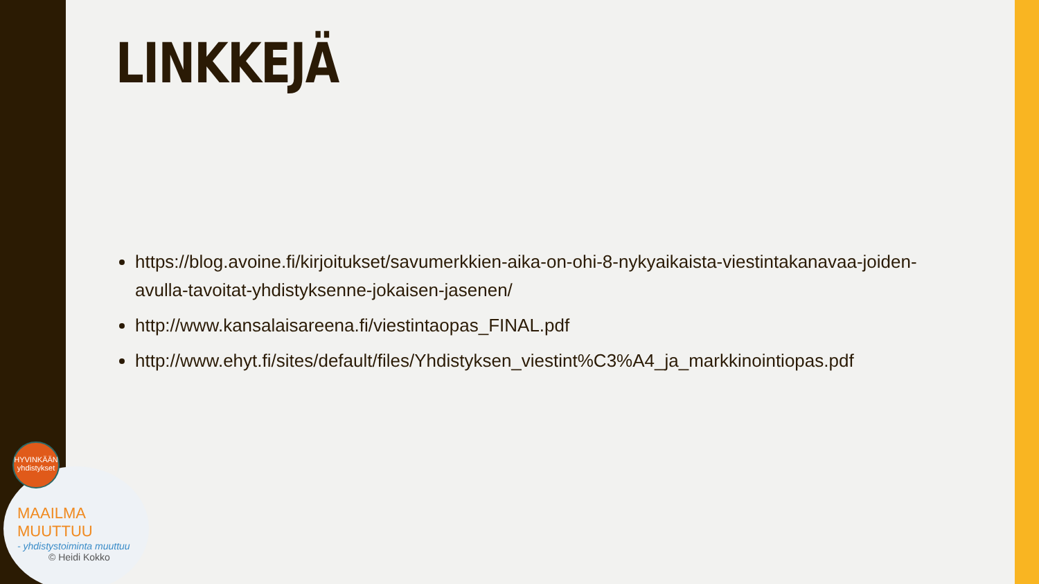LINKKEJÄ
https://blog.avoine.fi/kirjoitukset/savumerkkien-aika-on-ohi-8-nykyaikaista-viestintakanavaa-joiden-avulla-tavoitat-yhdistyksenne-jokaisen-jasenen/
http://www.kansalaisareena.fi/viestintaopas_FINAL.pdf
http://www.ehyt.fi/sites/default/files/Yhdistyksen_viestint%C3%A4_ja_markkinointiopas.pdf
MAAILMA MUUTTUU
- yhdistystoiminta muuttuu
© Heidi Kokko
HYVINKÄÄN yhdistykset